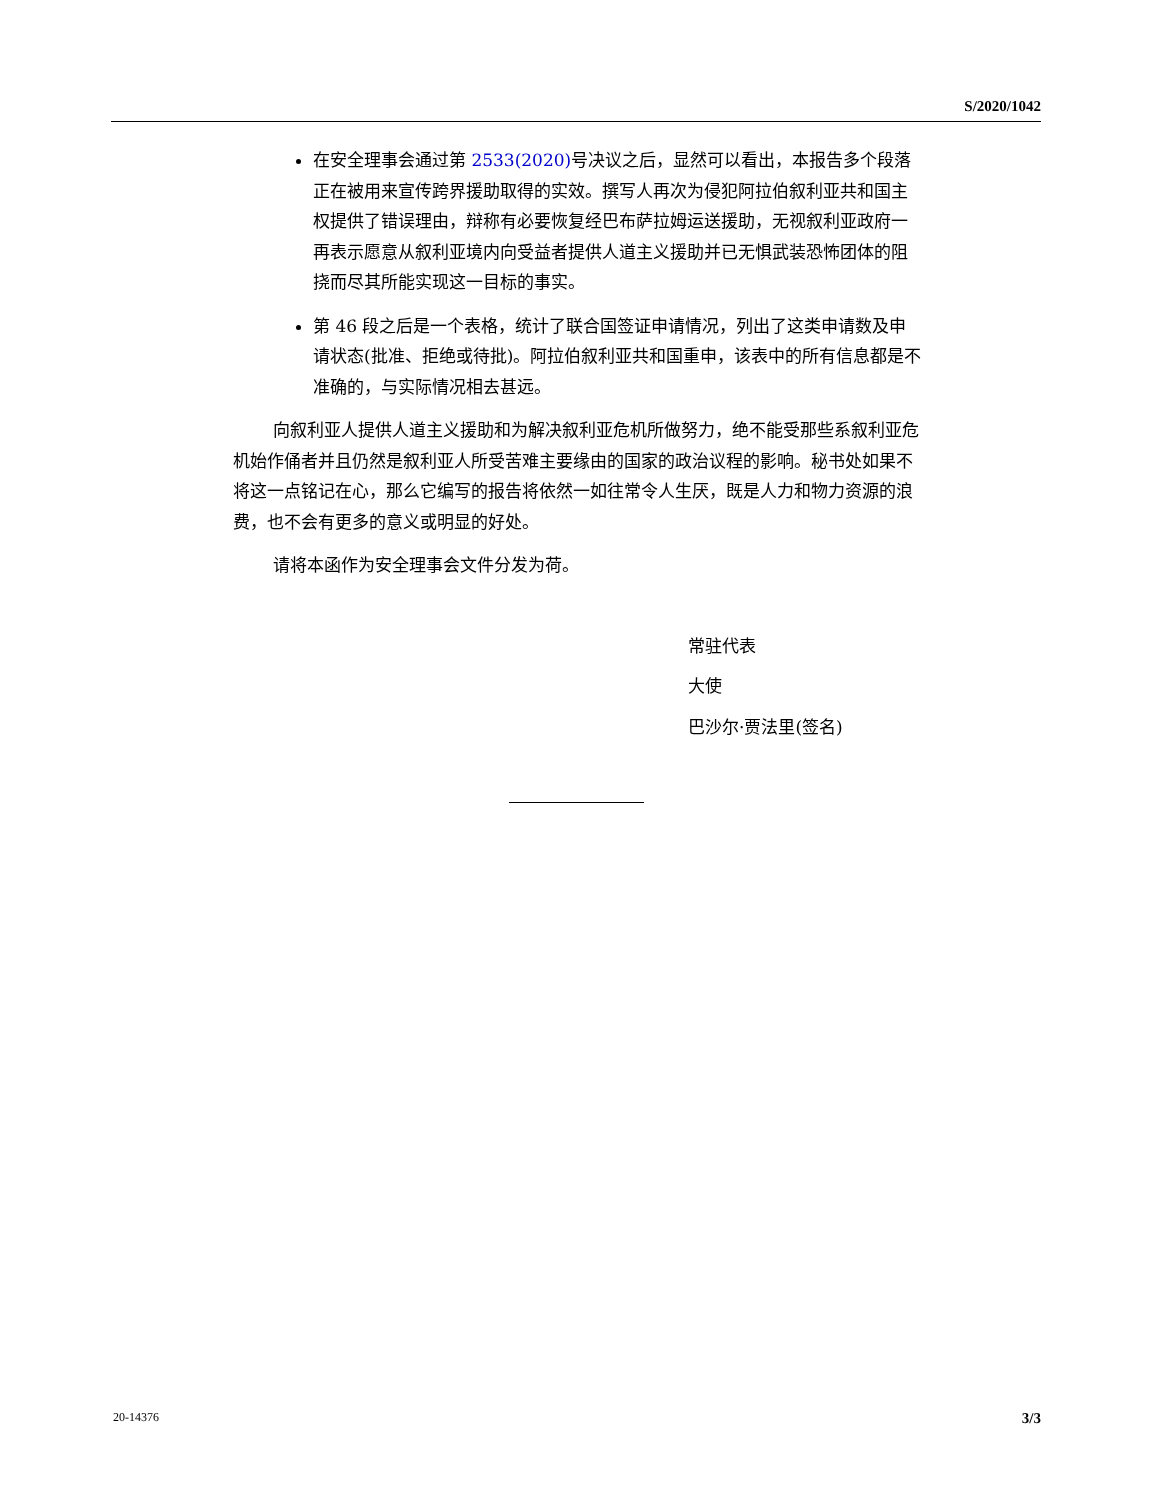S/2020/1042
在安全理事会通过第 2533(2020) 号决议之后，显然可以看出，本报告多个段落正在被用来宣传跨界援助取得的实效。撰写人再次为侵犯阿拉伯叙利亚共和国主权提供了错误理由，辩称有必要恢复经巴布萨拉姆运送援助，无视叙利亚政府一再表示愿意从叙利亚境内向受益者提供人道主义援助并已无惧武装恐怖团体的阻挠而尽其所能实现这一目标的事实。
第 46 段之后是一个表格，统计了联合国签证申请情况，列出了这类申请数及申请状态(批准、拒绝或待批)。阿拉伯叙利亚共和国重申，该表中的所有信息都是不准确的，与实际情况相去甚远。
向叙利亚人提供人道主义援助和为解决叙利亚危机所做努力，绝不能受那些系叙利亚危机始作俑者并且仍然是叙利亚人所受苦难主要缘由的国家的政治议程的影响。秘书处如果不将这一点铭记在心，那么它编写的报告将依然一如往常令人生厌，既是人力和物力资源的浪费，也不会有更多的意义或明显的好处。
请将本函作为安全理事会文件分发为荷。
常驻代表
大使
巴沙尔·贾法里(签名)
20-14376 3/3